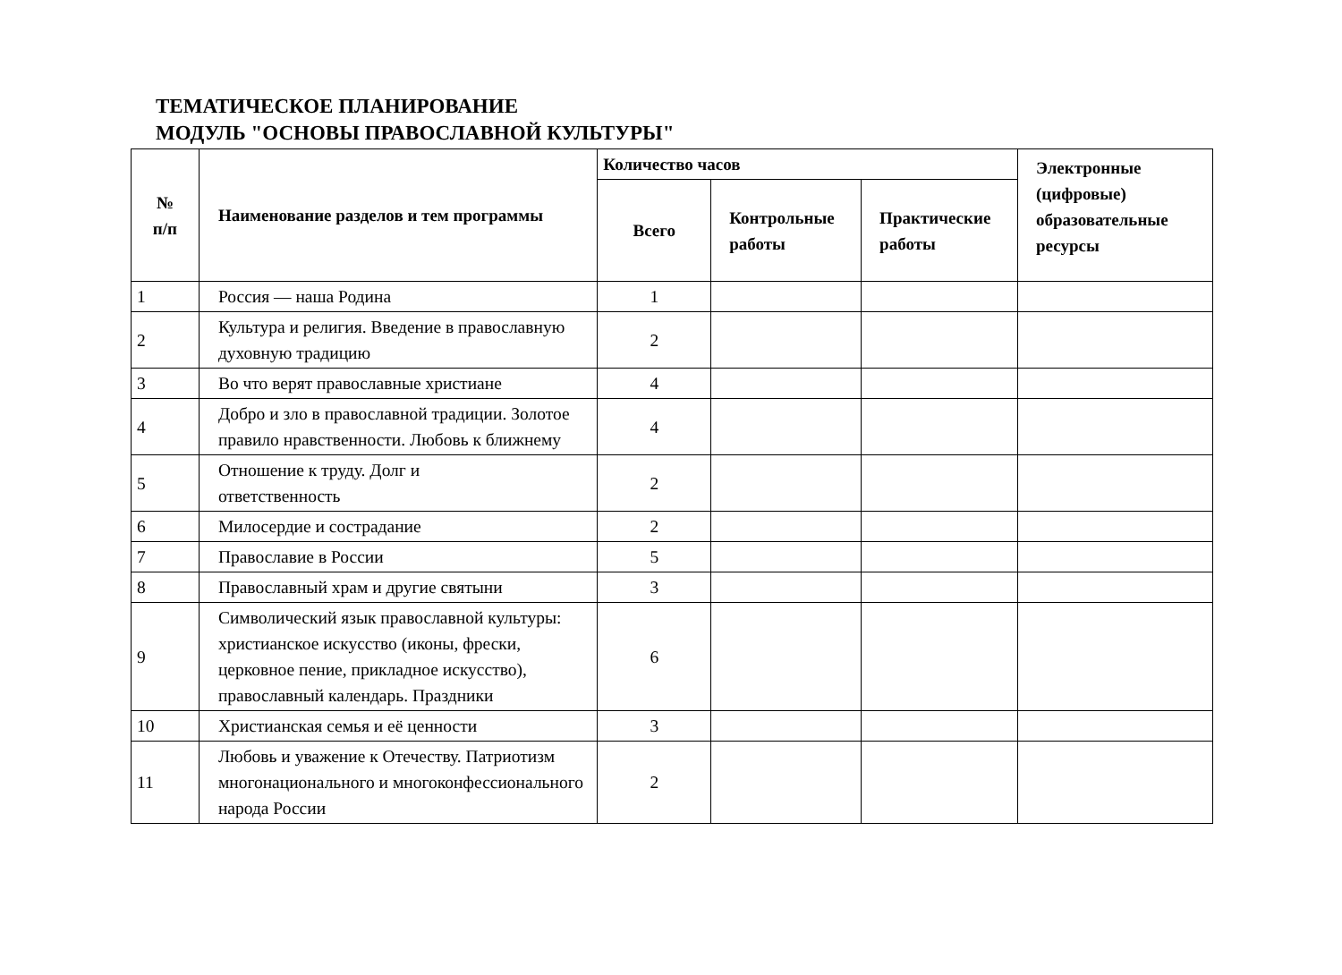ТЕМАТИЧЕСКОЕ ПЛАНИРОВАНИЕ
МОДУЛЬ "ОСНОВЫ ПРАВОСЛАВНОЙ КУЛЬТУРЫ"
| № п/п | Наименование разделов и тем программы | Количество часов | | | Электронные (цифровые) образовательные ресурсы |
| --- | --- | --- | --- | --- | --- |
| | | Всего | Контрольные работы | Практические работы | |
| 1 | Россия — наша Родина | 1 | | | |
| 2 | Культура и религия. Введение в православную духовную традицию | 2 | | | |
| 3 | Во что верят православные христиане | 4 | | | |
| 4 | Добро и зло в православной традиции. Золотое правило нравственности. Любовь к ближнему | 4 | | | |
| 5 | Отношение к труду. Долг и ответственность | 2 | | | |
| 6 | Милосердие и сострадание | 2 | | | |
| 7 | Православие в России | 5 | | | |
| 8 | Православный храм и другие святыни | 3 | | | |
| 9 | Символический язык православной культуры: христианское искусство (иконы, фрески, церковное пение, прикладное искусство), православный календарь. Праздники | 6 | | | |
| 10 | Христианская семья и её ценности | 3 | | | |
| 11 | Любовь и уважение к Отечеству. Патриотизм многонационального и многоконфессионального народа России | 2 | | | |